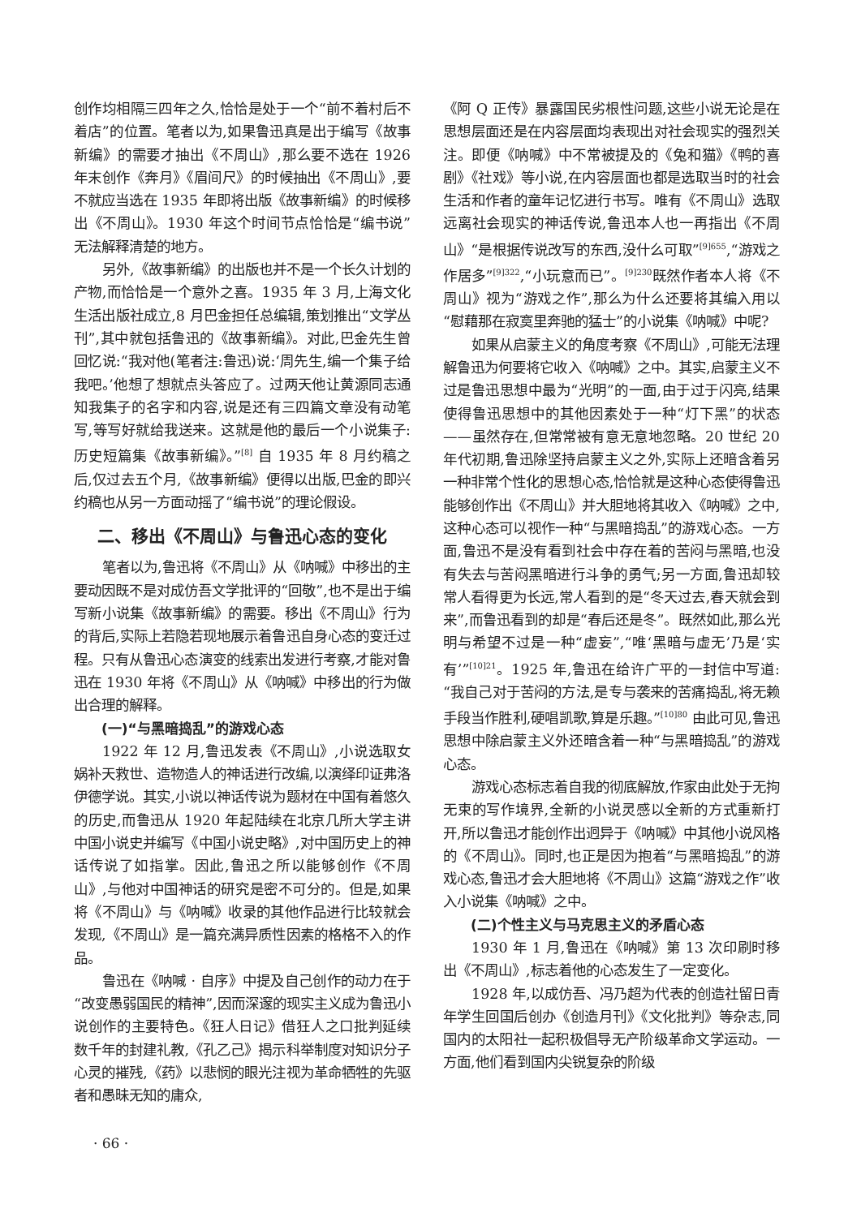创作均相隔三四年之久,恰恰是处于一个“前不着村后不着店”的位置。笔者以为,如果鲁迅真是出于编写《故事新编》的需要才抽出《不周山》,那么要不选在 1926 年末创作《奔月》《眉间尺》的时候抽出《不周山》,要不就应当选在 1935 年即将出版《故事新编》的时候移出《不周山》。1930 年这个时间节点恰恰是“编书说”无法解释清楚的地方。
另外,《故事新编》的出版也并不是一个长久计划的产物,而恰恰是一个意外之喜。1935 年 3 月,上海文化生活出版社成立,8 月巴金担任总编辑,策划推出“文学丛刊”,其中就包括鲁迅的《故事新编》。对此,巴金先生曾回忆说:“我对他(笔者注:鲁迅)说:‘周先生,编一个集子给我吧。’他想了想就点头答应了。过两天他让黄源同志通知我集子的名字和内容,说是还有三四篇文章没有动笔写,等写好就给我送来。这就是他的最后一个小说集子:历史短篇集《故事新编》。”<sup>[8]</sup> 自 1935 年 8 月约稿之后,仅过去五个月,《故事新编》便得以出版,巴金的即兴约稿也从另一方面动摇了“编书说”的理论假设。
二、移出《不周山》与鲁迅心态的变化
笔者以为,鲁迅将《不周山》从《呐喊》中移出的主要动因既不是对成仿吾文学批评的“回敬”,也不是出于编写新小说集《故事新编》的需要。移出《不周山》行为的背后,实际上若隐若现地展示着鲁迅自身心态的变迁过程。只有从鲁迅心态演变的线索出发进行考察,才能对鲁迅在 1930 年将《不周山》从《呐喊》中移出的行为做出合理的解释。
(一)“与黑暗捣乱”的游戏心态
1922 年 12 月,鲁迅发表《不周山》,小说选取女娲补天救世、造物造人的神话进行改编,以演绎印证弗洛伊德学说。其实,小说以神话传说为题材在中国有着悠久的历史,而鲁迅从 1920 年起陆续在北京几所大学主讲中国小说史并编写《中国小说史略》,对中国历史上的神话传说了如指掌。因此,鲁迅之所以能够创作《不周山》,与他对中国神话的研究是密不可分的。但是,如果将《不周山》与《呐喊》收录的其他作品进行比较就会发现,《不周山》是一篇充满异质性因素的格格不入的作品。
鲁迅在《呐喊 · 自序》中提及自己创作的动力在于“改变愚弱国民的精神”,因而深邃的现实主义成为鲁迅小说创作的主要特色。《狂人日记》借狂人之口批判延续数千年的封建礼教,《孔乙己》揭示科举制度对知识分子心灵的摧残,《药》以悲悯的眼光注视为革命牺牲的先驱者和愚昧无知的庸众,
《阿 Q 正传》暴露国民劣根性问题,这些小说无论是在思想层面还是在内容层面均表现出对社会现实的强烈关注。即便《呐喊》中不常被提及的《兔和猫》《鸭的喜剧》《社戏》等小说,在内容层面也都是选取当时的社会生活和作者的童年记忆进行书写。唯有《不周山》选取远离社会现实的神话传说,鲁迅本人也一再指出《不周山》“是根据传说改写的东西,没什么可取”<sup>[9]655</sup>,“游戏之作居多”<sup>[9]322</sup>,“小玩意而已”。<sup>[9]230</sup>既然作者本人将《不周山》视为“游戏之作”,那么为什么还要将其编入用以“慰藉那在寂寞里奔驰的猛士”的小说集《呐喊》中呢?
如果从启蒙主义的角度考察《不周山》,可能无法理解鲁迅为何要将它收入《呐喊》之中。其实,启蒙主义不过是鲁迅思想中最为“光明”的一面,由于过于闪亮,结果使得鲁迅思想中的其他因素处于一种“灯下黑”的状态——虽然存在,但常常被有意无意地忽略。20 世纪 20 年代初期,鲁迅除坚持启蒙主义之外,实际上还暗含着另一种非常个性化的思想心态,恰恰就是这种心态使得鲁迅能够创作出《不周山》并大胆地将其收入《呐喊》之中,这种心态可以视作一种“与黑暗捣乱”的游戏心态。一方面,鲁迅不是没有看到社会中存在着的苦闷与黑暗,也没有失去与苦闷黑暗进行斗争的勇气;另一方面,鲁迅却较常人看得更为长远,常人看到的是“冬天过去,春天就会到来”,而鲁迅看到的却是“春后还是冬”。既然如此,那么光明与希望不过是一种“虚妄”,“唯‘黑暗与虚无’乃是‘实有’”<sup>[10]21</sup>。1925 年,鲁迅在给许广平的一封信中写道:“我自己对于苦闷的方法,是专与袭来的苦痛捣乱,将无赖手段当作胜利,硬唱凯歌,算是乐趣。”<sup>[10]80</sup> 由此可见,鲁迅思想中除启蒙主义外还暗含着一种“与黑暗捣乱”的游戏心态。
游戏心态标志着自我的彻底解放,作家由此处于无拘无束的写作境界,全新的小说灵感以全新的方式重新打开,所以鲁迅才能创作出迥异于《呐喊》中其他小说风格的《不周山》。同时,也正是因为抱着“与黑暗捣乱”的游戏心态,鲁迅才会大胆地将《不周山》这篇“游戏之作”收入小说集《呐喊》之中。
(二)个性主义与马克思主义的矛盾心态
1930 年 1 月,鲁迅在《呐喊》第 13 次印刷时移出《不周山》,标志着他的心态发生了一定变化。
1928 年,以成仿吾、冯乃超为代表的创造社留日青年学生回国后创办《创造月刊》《文化批判》等杂志,同国内的太阳社一起积极倡导无产阶级革命文学运动。一方面,他们看到国内尖锐复杂的阶级
· 66 ·